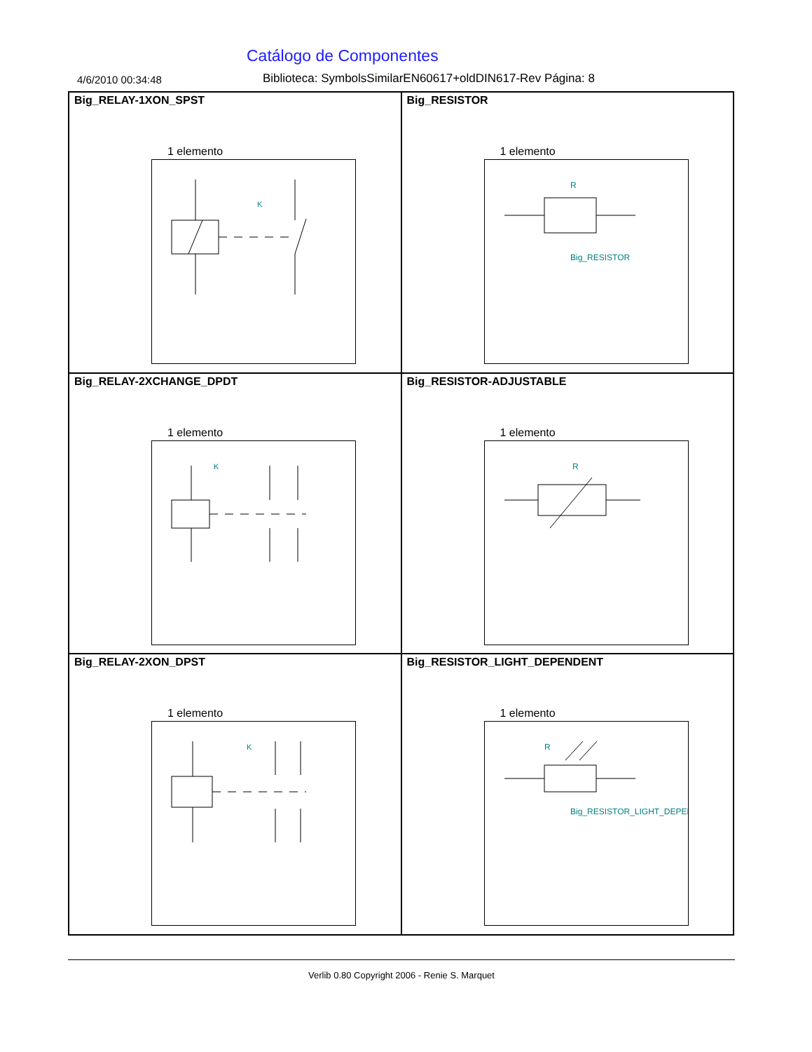Catálogo de Componentes
4/6/2010 00:34:48 Biblioteca: SymbolsSimilarEN60617+oldDIN617-Rev Página: 8
Big_RELAY-1XON_SPST
1 elemento
K
Big_RESISTOR
1 elemento
R
Big_RESISTOR
Big_RELAY-2XCHANGE_DPDT
1 elemento
K
Big_RESISTOR-ADJUSTABLE
1 elemento
R
Big_RELAY-2XON_DPST
1 elemento
K
Big_RESISTOR_LIGHT_DEPENDENT
1 elemento
R
Big_RESISTOR_LIGHT_DEPEN
Verlib 0.80 Copyright 2006 - Renie S. Marquet